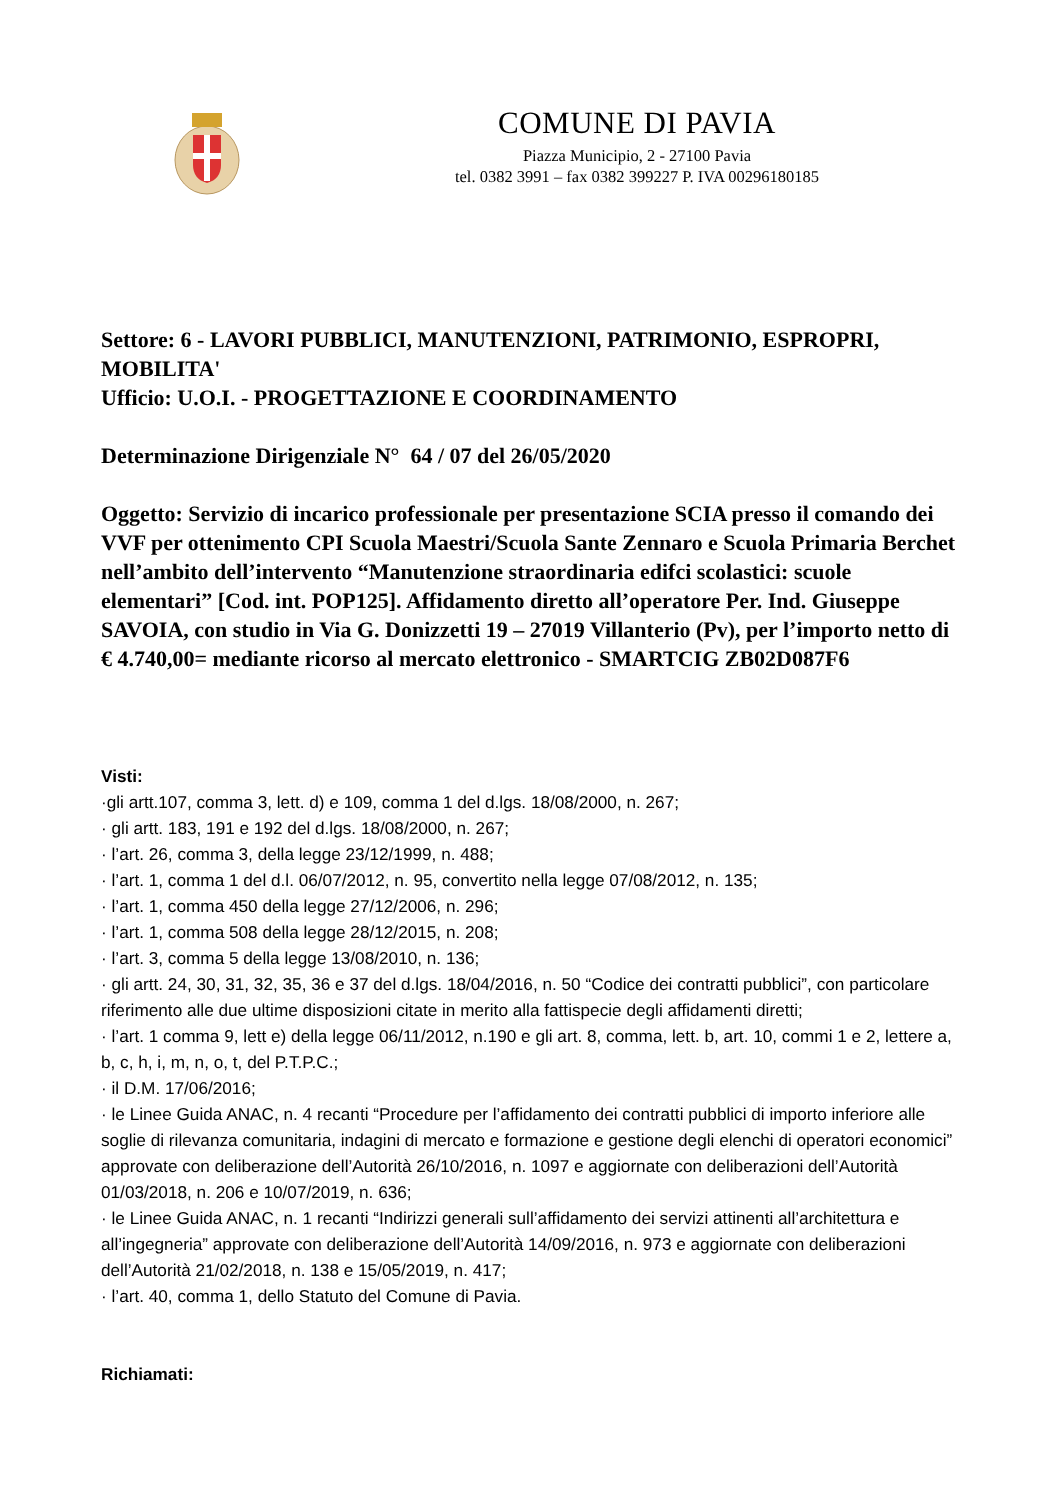COMUNE DI PAVIA
Piazza Municipio, 2 - 27100 Pavia
tel. 0382 3991 – fax 0382 399227 P. IVA 00296180185
Settore: 6 - LAVORI PUBBLICI, MANUTENZIONI, PATRIMONIO, ESPROPRI, MOBILITA'
Ufficio: U.O.I. - PROGETTAZIONE E COORDINAMENTO
Determinazione Dirigenziale N° 64 / 07 del 26/05/2020
Oggetto: Servizio di incarico professionale per presentazione SCIA presso il comando dei VVF per ottenimento CPI Scuola Maestri/Scuola Sante Zennaro e Scuola Primaria Berchet nell’ambito dell’intervento “Manutenzione straordinaria edifci scolastici: scuole elementari” [Cod. int. POP125]. Affidamento diretto all’operatore Per. Ind. Giuseppe SAVOIA, con studio in Via G. Donizzetti 19 – 27019 Villanterio (Pv), per l’importo netto di € 4.740,00= mediante ricorso al mercato elettronico - SMARTCIG ZB02D087F6
Visti:
·gli artt.107, comma 3, lett. d) e 109, comma 1 del d.lgs. 18/08/2000, n. 267;
· gli artt. 183, 191 e 192 del d.lgs. 18/08/2000, n. 267;
· l’art. 26, comma 3, della legge 23/12/1999, n. 488;
· l’art. 1, comma 1 del d.l. 06/07/2012, n. 95, convertito nella legge 07/08/2012, n. 135;
· l’art. 1, comma 450 della legge 27/12/2006, n. 296;
· l’art. 1, comma 508 della legge 28/12/2015, n. 208;
· l’art. 3, comma 5 della legge 13/08/2010, n. 136;
· gli artt. 24, 30, 31, 32, 35, 36 e 37 del d.lgs. 18/04/2016, n. 50 “Codice dei contratti pubblici”, con particolare riferimento alle due ultime disposizioni citate in merito alla fattispecie degli affidamenti diretti;
· l’art. 1 comma 9, lett e) della legge 06/11/2012, n.190 e gli art. 8, comma, lett. b, art. 10, commi 1 e 2, lettere a, b, c, h, i, m, n, o, t, del P.T.P.C.;
· il D.M. 17/06/2016;
· le Linee Guida ANAC, n. 4 recanti “Procedure per l’affidamento dei contratti pubblici di importo inferiore alle soglie di rilevanza comunitaria, indagini di mercato e formazione e gestione degli elenchi di operatori economici” approvate con deliberazione dell’Autorità 26/10/2016, n. 1097 e aggiornate con deliberazioni dell’Autorità 01/03/2018, n. 206 e 10/07/2019, n. 636;
· le Linee Guida ANAC, n. 1 recanti “Indirizzi generali sull’affidamento dei servizi attinenti all’architettura e all’ingegneria” approvate con deliberazione dell’Autorità 14/09/2016, n. 973 e aggiornate con deliberazioni dell’Autorità 21/02/2018, n. 138 e 15/05/2019, n. 417;
· l’art. 40, comma 1, dello Statuto del Comune di Pavia.
Richiamati: